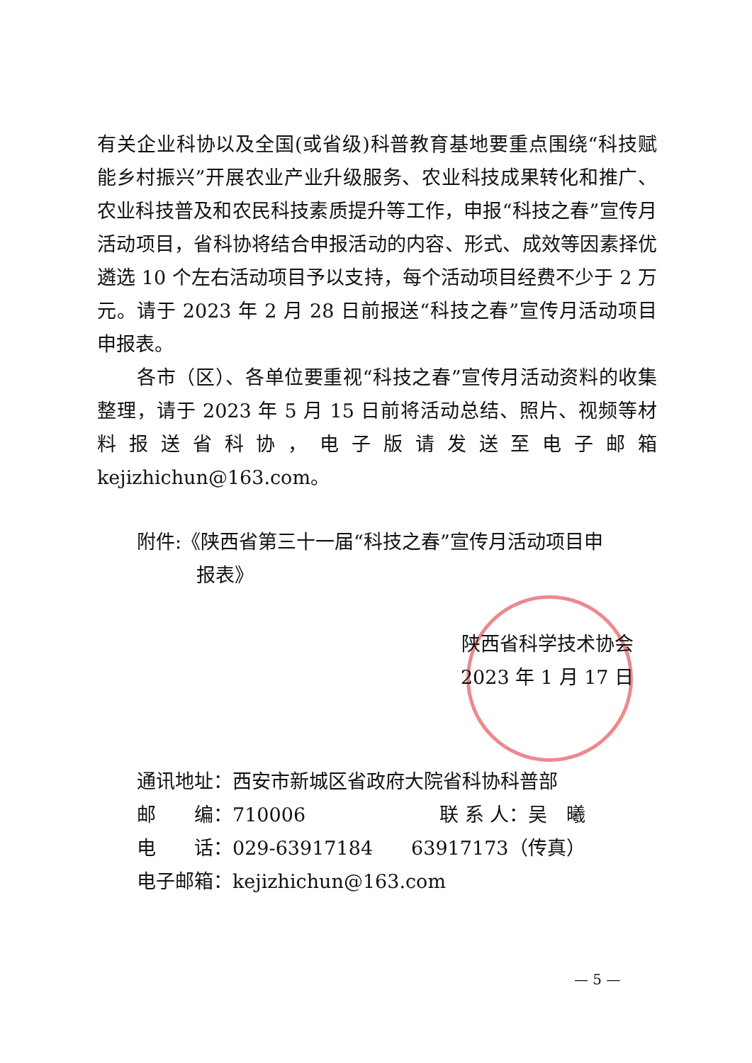有关企业科协以及全国(或省级)科普教育基地要重点围绕“科技赋能乡村振兴”开展农业产业升级服务、农业科技成果转化和推广、农业科技普及和农民科技素质提升等工作，申报“科技之春”宣传月活动项目，省科协将结合申报活动的内容、形式、成效等因素择优遴选 10 个左右活动项目予以支持，每个活动项目经费不少于 2 万元。请于 2023 年 2 月 28 日前报送“科技之春”宣传月活动项目申报表。
各市（区）、各单位要重视“科技之春”宣传月活动资料的收集整理，请于 2023 年 5 月 15 日前将活动总结、照片、视频等材料报送省科协，电子版请发送至电子邮箱 kejizhichun@163.com。
附件:《陕西省第三十一届“科技之春”宣传月活动项目申
报表》
陕西省科学技术协会
2023 年 1 月 17 日
通讯地址：西安市新城区省政府大院省科协科普部
邮　　编：710006　　　　　　　联 系 人：吴　曦
电　　话：029-63917184　　63917173（传真）
电子邮箱：kejizhichun@163.com
— 5 —